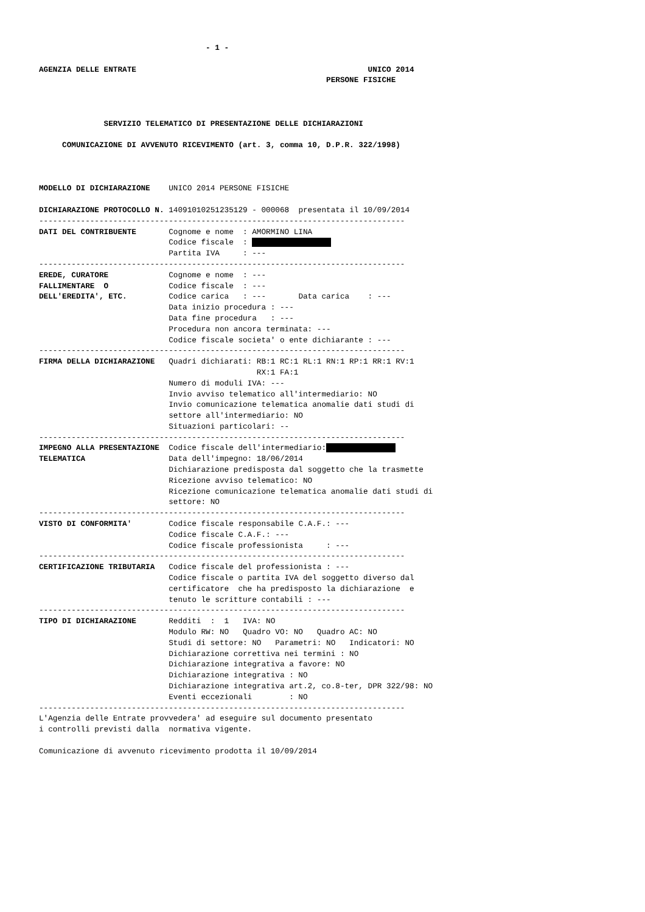- 1 -

AGENZIA DELLE ENTRATE                                                  UNICO 2014
                                                              PERSONE FISICHE



              SERVIZIO TELEMATICO DI PRESENTAZIONE DELLE DICHIARAZIONI

     COMUNICAZIONE DI AVVENUTO RICEVIMENTO (art. 3, comma 10, D.P.R. 322/1998)



MODELLO DI DICHIARAZIONE    UNICO 2014 PERSONE FISICHE

DICHIARAZIONE PROTOCOLLO N. 14091010251235129 - 000068  presentata il 10/09/2014
-------------------------------------------------------------------------------
DATI DEL CONTRIBUENTE       Cognome e nome  : AMORMINO LINA
                            Codice fiscale  :                  
                            Partita IVA     : ---
-------------------------------------------------------------------------------
EREDE, CURATORE             Cognome e nome  : ---
FALLIMENTARE  O             Codice fiscale  : ---
DELL'EREDITA', ETC.         Codice carica   : ---       Data carica    : ---
                            Data inizio procedura : ---
                            Data fine procedura   : ---
                            Procedura non ancora terminata: ---
                            Codice fiscale societa' o ente dichiarante : ---
-------------------------------------------------------------------------------
FIRMA DELLA DICHIARAZIONE   Quadri dichiarati: RB:1 RC:1 RL:1 RN:1 RP:1 RR:1 RV:1
                                               RX:1 FA:1
                            Numero di moduli IVA: ---
                            Invio avviso telematico all'intermediario: NO
                            Invio comunicazione telematica anomalie dati studi di
                            settore all'intermediario: NO
                            Situazioni particolari: --
-------------------------------------------------------------------------------
IMPEGNO ALLA PRESENTAZIONE  Codice fiscale dell'intermediario:               
TELEMATICA                  Data dell'impegno: 18/06/2014
                            Dichiarazione predisposta dal soggetto che la trasmette
                            Ricezione avviso telematico: NO
                            Ricezione comunicazione telematica anomalie dati studi di
                            settore: NO
-------------------------------------------------------------------------------
VISTO DI CONFORMITA'        Codice fiscale responsabile C.A.F.: ---
                            Codice fiscale C.A.F.: ---
                            Codice fiscale professionista     : ---
-------------------------------------------------------------------------------
CERTIFICAZIONE TRIBUTARIA   Codice fiscale del professionista : ---
                            Codice fiscale o partita IVA del soggetto diverso dal
                            certificatore  che ha predisposto la dichiarazione  e
                            tenuto le scritture contabili : ---
-------------------------------------------------------------------------------
TIPO DI DICHIARAZIONE       Redditi  :  1   IVA: NO
                            Modulo RW: NO   Quadro VO: NO   Quadro AC: NO
                            Studi di settore: NO   Parametri: NO   Indicatori: NO
                            Dichiarazione correttiva nei termini : NO
                            Dichiarazione integrativa a favore: NO
                            Dichiarazione integrativa : NO
                            Dichiarazione integrativa art.2, co.8-ter, DPR 322/98: NO
                            Eventi eccezionali        : NO
-------------------------------------------------------------------------------
L'Agenzia delle Entrate provvedera' ad eseguire sul documento presentato
i controlli previsti dalla  normativa vigente.

Comunicazione di avvenuto ricevimento prodotta il 10/09/2014